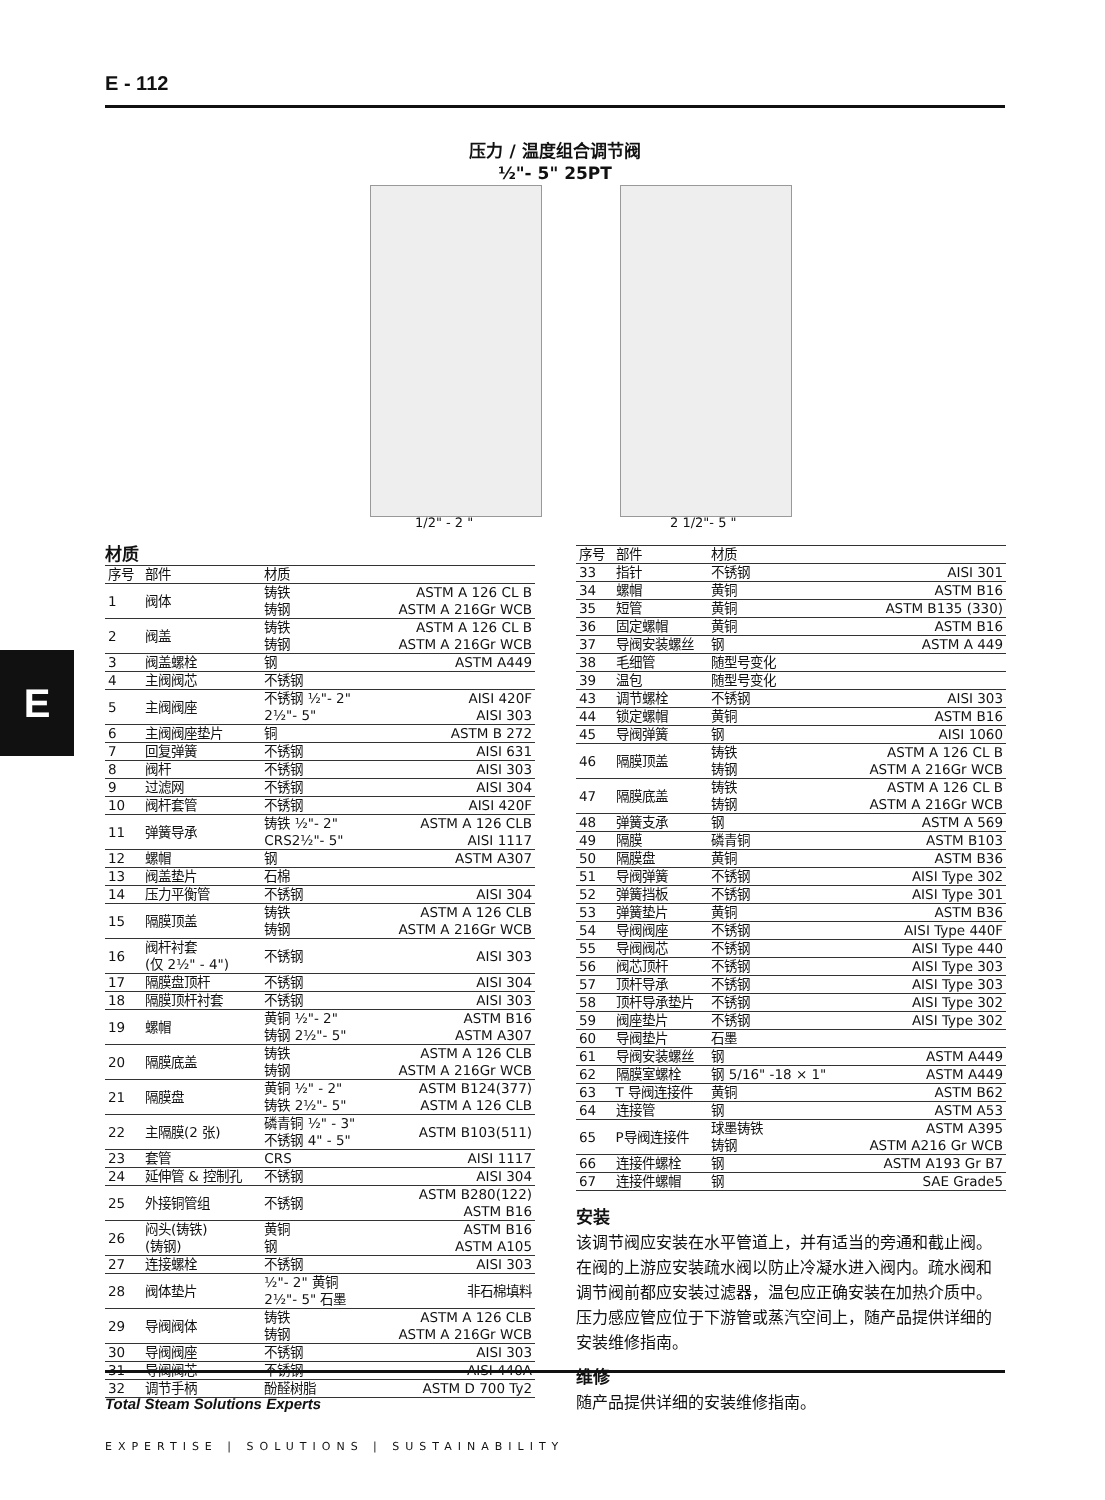E - 112
E
压力 / 温度组合调节阀
½"- 5" 25PT
1/2" - 2 " 2 1/2"- 5 "
材质
| 序号 | 部件 | 材质 | |
| --- | --- | --- | --- |
| 1 | 阀体 | 铸铁 铸钢 | ASTM A 126 CL B ASTM A 216Gr WCB |
| 2 | 阀盖 | 铸铁 铸钢 | ASTM A 126 CL B ASTM A 216Gr WCB |
| 3 | 阀盖螺栓 | 钢 | ASTM A449 |
| 4 | 主阀阀芯 | 不锈钢 | |
| 5 | 主阀阀座 | 不锈钢 ½"- 2" 2½"- 5" | AISI 420F AISI 303 |
| 6 | 主阀阀座垫片 | 铜 | ASTM B 272 |
| 7 | 回复弹簧 | 不锈钢 | AISI 631 |
| 8 | 阀杆 | 不锈钢 | AISI 303 |
| 9 | 过滤网 | 不锈钢 | AISI 304 |
| 10 | 阀杆套管 | 不锈钢 | AISI 420F |
| 11 | 弹簧导承 | 铸铁 ½"- 2" CRS2½"- 5" | ASTM A 126 CLB AISI 1117 |
| 12 | 螺帽 | 钢 | ASTM A307 |
| 13 | 阀盖垫片 | 石棉 | |
| 14 | 压力平衡管 | 不锈钢 | AISI 304 |
| 15 | 隔膜顶盖 | 铸铁 铸钢 | ASTM A 126 CLB ASTM A 216Gr WCB |
| 16 | 阀杆衬套 (仅 2½" - 4") | 不锈钢 | AISI 303 |
| 17 | 隔膜盘顶杆 | 不锈钢 | AISI 304 |
| 18 | 隔膜顶杆衬套 | 不锈钢 | AISI 303 |
| 19 | 螺帽 | 黄铜 ½"- 2" 铸钢 2½"- 5" | ASTM B16 ASTM A307 |
| 20 | 隔膜底盖 | 铸铁 铸钢 | ASTM A 126 CLB ASTM A 216Gr WCB |
| 21 | 隔膜盘 | 黄铜 ½" - 2" 铸铁 2½"- 5" | ASTM B124(377) ASTM A 126 CLB |
| 22 | 主隔膜(2 张) | 磷青铜 ½" - 3" 不锈钢 4" - 5" | ASTM B103(511) |
| 23 | 套管 | CRS | AISI 1117 |
| 24 | 延伸管 & 控制孔 | 不锈钢 | AISI 304 |
| 25 | 外接铜管组 | 不锈钢 | ASTM B280(122) ASTM B16 |
| 26 | 闷头(铸铁) (铸钢) | 黄铜 钢 | ASTM B16 ASTM A105 |
| 27 | 连接螺栓 | 不锈钢 | AISI 303 |
| 28 | 阀体垫片 | ½"- 2" 黄铜 2½"- 5" 石墨 | 非石棉填料 |
| 29 | 导阀阀体 | 铸铁 铸钢 | ASTM A 126 CLB ASTM A 216Gr WCB |
| 30 | 导阀阀座 | 不锈钢 | AISI 303 |
| 31 | 导阀阀芯 | 不锈钢 | AISI 440A |
| 32 | 调节手柄 | 酚醛树脂 | ASTM D 700 Ty2 |
| 序号 | 部件 | 材质 | |
| --- | --- | --- | --- |
| 33 | 指针 | 不锈钢 | AISI 301 |
| 34 | 螺帽 | 黄铜 | ASTM B16 |
| 35 | 短管 | 黄铜 | ASTM B135 (330) |
| 36 | 固定螺帽 | 黄铜 | ASTM B16 |
| 37 | 导阀安装螺丝 | 钢 | ASTM A 449 |
| 38 | 毛细管 | 随型号变化 | |
| 39 | 温包 | 随型号变化 | |
| 43 | 调节螺栓 | 不锈钢 | AISI 303 |
| 44 | 锁定螺帽 | 黄铜 | ASTM B16 |
| 45 | 导阀弹簧 | 钢 | AISI 1060 |
| 46 | 隔膜顶盖 | 铸铁 铸钢 | ASTM A 126 CL B ASTM A 216Gr WCB |
| 47 | 隔膜底盖 | 铸铁 铸钢 | ASTM A 126 CL B ASTM A 216Gr WCB |
| 48 | 弹簧支承 | 钢 | ASTM A 569 |
| 49 | 隔膜 | 磷青铜 | ASTM B103 |
| 50 | 隔膜盘 | 黄铜 | ASTM B36 |
| 51 | 导阀弹簧 | 不锈钢 | AISI Type 302 |
| 52 | 弹簧挡板 | 不锈钢 | AISI Type 301 |
| 53 | 弹簧垫片 | 黄铜 | ASTM B36 |
| 54 | 导阀阀座 | 不锈钢 | AISI Type 440F |
| 55 | 导阀阀芯 | 不锈钢 | AISI Type 440 |
| 56 | 阀芯顶杆 | 不锈钢 | AISI Type 303 |
| 57 | 顶杆导承 | 不锈钢 | AISI Type 303 |
| 58 | 顶杆导承垫片 | 不锈钢 | AISI Type 302 |
| 59 | 阀座垫片 | 不锈钢 | AISI Type 302 |
| 60 | 导阀垫片 | 石墨 | |
| 61 | 导阀安装螺丝 | 钢 | ASTM A449 |
| 62 | 隔膜室螺栓 | 钢 5/16" -18 × 1" | ASTM A449 |
| 63 | T 导阀连接件 | 黄铜 | ASTM B62 |
| 64 | 连接管 | 钢 | ASTM A53 |
| 65 | P导阀连接件 | 球墨铸铁 铸钢 | ASTM A395 ASTM A216 Gr WCB |
| 66 | 连接件螺栓 | 钢 | ASTM A193 Gr B7 |
| 67 | 连接件螺帽 | 钢 | SAE Grade5 |
安装
该调节阀应安装在水平管道上，并有适当的旁通和截止阀。在阀的上游应安装疏水阀以防止冷凝水进入阀内。疏水阀和调节阀前都应安装过滤器，温包应正确安装在加热介质中。压力感应管应位于下游管或蒸汽空间上，随产品提供详细的安装维修指南。
维修
随产品提供详细的安装维修指南。
Total Steam Solutions Experts
EXPERTISE | SOLUTIONS | SUSTAINABILITY